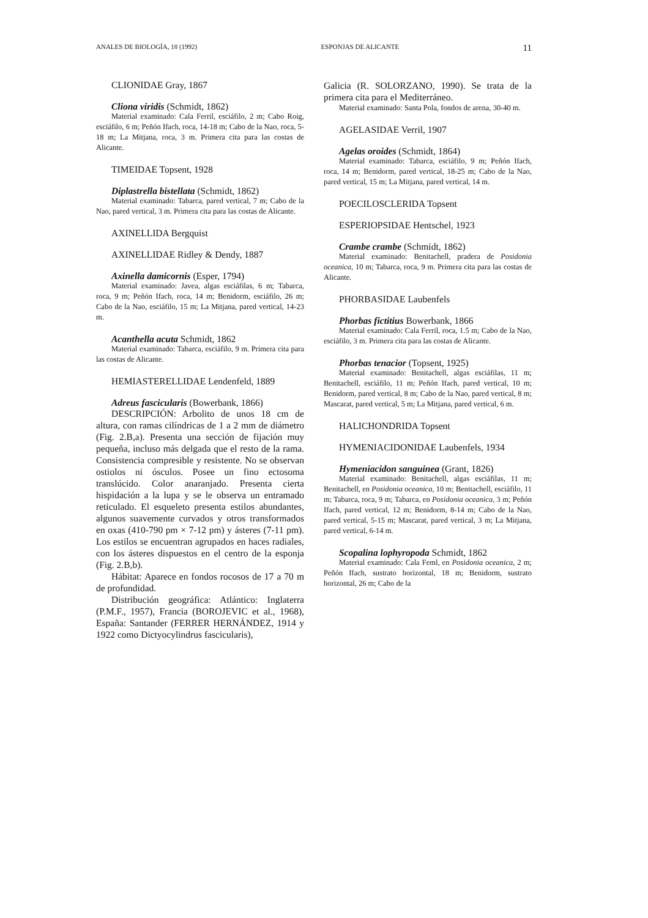ANALES DE BIOLOGÍA, 18 (1992) ESPONJAS DE ALICANTE 11
CLIONIDAE Gray, 1867
Cliona viridis (Schmidt, 1862)
Material examinado: Cala Ferril, esciáfilo, 2 m; Cabo Roig, esciáfilo, 6 m; Peñón Ifach, roca, 14-18 m; Cabo de la Nao, roca, 5-18 m; La Mitjana, roca, 3 m. Primera cita para las costas de Alicante.
TIMEIDAE Topsent, 1928
Diplastrella bistellata (Schmidt, 1862)
Material examinado: Tabarca, pared vertical, 7 m; Cabo de la Nao, pared vertical, 3 m. Primera cita para las costas de Alicante.
AXINELLIDA Bergquist
AXINELLIDAE Ridley & Dendy, 1887
Axinella damicornis (Esper, 1794)
Material examinado: Javea, algas esciáfilas, 6 m; Tabarca, roca, 9 m; Peñón Ifach, roca, 14 m; Benidorm, esciáfilo, 26 m; Cabo de la Nao, esciáfilo, 15 m; La Mitjana, pared vertical, 14-23 m.
Acanthella acuta Schmidt, 1862
Material examinado: Tabarca, esciáfilo, 9 m. Primera cita para las costas de Alicante.
HEMIASTERELLIDAE Lendenfeld, 1889
Adreus fascicularis (Bowerbank, 1866)
DESCRIPCIÓN: Arbolito de unos 18 cm de altura, con ramas cilíndricas de 1 a 2 mm de diámetro (Fig. 2.B,a). Presenta una sección de fijación muy pequeña, incluso más delgada que el resto de la rama. Consistencia compresible y resistente. No se observan ostiolos ni ósculos. Posee un fino ectosoma translúcido. Color anaranjado. Presenta cierta hispidación a la lupa y se le observa un entramado reticulado. El esqueleto presenta estilos abundantes, algunos suavemente curvados y otros transformados en oxas (410-790 pm × 7-12 pm) y ásteres (7-11 pm). Los estilos se encuentran agrupados en haces radiales, con los ásteres dispuestos en el centro de la esponja (Fig. 2.B,b).
Hábitat: Aparece en fondos rocosos de 17 a 70 m de profundidad.
Distribución geográfica: Atlántico: Inglaterra (P.M.F., 1957), Francia (BOROJEVIC et al., 1968), España: Santander (FERRER HERNÁNDEZ, 1914 y 1922 como Dictyocylindrus fascicularis),
Galicia (R. SOLORZANO, 1990). Se trata de la primera cita para el Mediterráneo.
Material examinado: Santa Pola, fondos de arena, 30-40 m.
AGELASIDAE Verril, 1907
Agelas oroides (Schmidt, 1864)
Material examinado: Tabarca, esciáfilo, 9 m; Peñón Ifach, roca, 14 m; Benidorm, pared vertical, 18-25 m; Cabo de la Nao, pared vertical, 15 m; La Mitjana, pared vertical, 14 m.
POECILOSCLERIDA Topsent
ESPERIOPSIDAE Hentschel, 1923
Crambe crambe (Schmidt, 1862)
Material examinado: Benitachell, pradera de Posidonia oceanica, 10 m; Tabarca, roca, 9 m. Primera cita para las costas de Alicante.
PHORBASIDAE Laubenfels
Phorbas fictitius Bowerbank, 1866
Material examinado: Cala Ferril, roca, 1.5 m; Cabo de la Nao, esciáfilo, 3 m. Primera cita para las costas de Alicante.
Phorbas tenacior (Topsent, 1925)
Material examinado: Benitachell, algas esciáfilas, 11 m; Benitachell, esciáfilo, 11 m; Peñón Ifach, pared vertical, 10 m; Benidorm, pared vertical, 8 m; Cabo de la Nao, pared vertical, 8 m; Mascarat, pared vertical, 5 m; La Mitjana, pared vertical, 6 m.
HALICHONDRIDA Topsent
HYMENIACIDONIDAE Laubenfels, 1934
Hymeniacidon sanguinea (Grant, 1826)
Material examinado: Benitachell, algas esciáfilas, 11 m; Benitachell, en Posidonia oceanica, 10 m; Benitachell, esciáfilo, 11 m; Tabarca, roca, 9 m; Tabarca, en Posidonia oceanica, 3 m; Peñón Ifach, pared vertical, 12 m; Benidorm, 8-14 m; Cabo de la Nao, pared vertical, 5-15 m; Mascarat, pared vertical, 3 m; La Mitjana, pared vertical, 6-14 m.
Scopalina lophyropoda Schmidt, 1862
Material examinado: Cala Feml, en Posidonia oceanica, 2 m; Peñón Ifach, sustrato horizontal, 18 m; Benidorm, sustrato horizontal, 26 m; Cabo de la